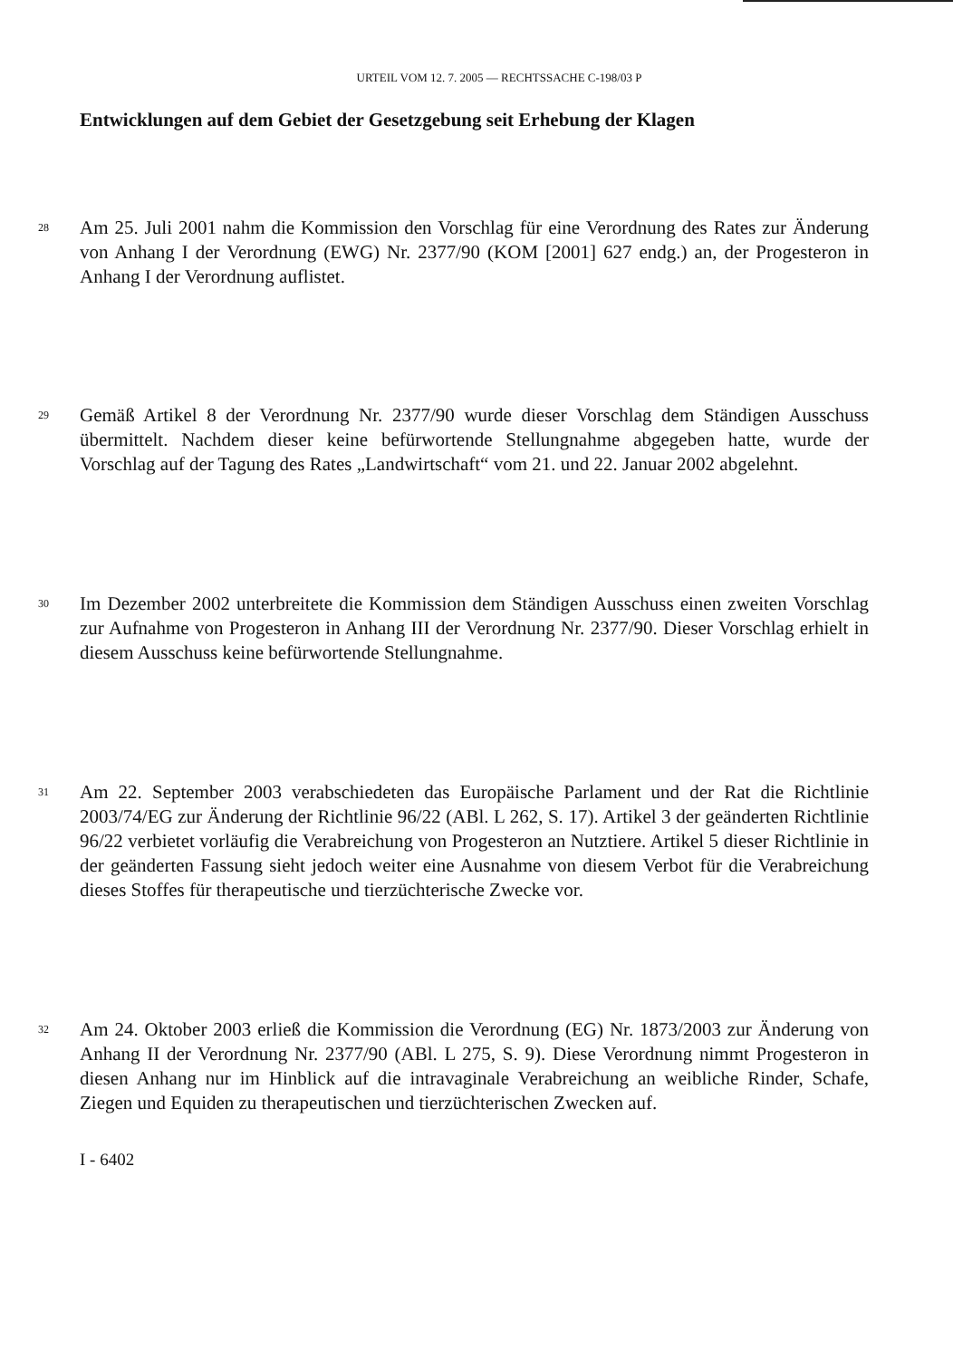URTEIL VOM 12. 7. 2005 — RECHTSSACHE C-198/03 P
Entwicklungen auf dem Gebiet der Gesetzgebung seit Erhebung der Klagen
28 Am 25. Juli 2001 nahm die Kommission den Vorschlag für eine Verordnung des Rates zur Änderung von Anhang I der Verordnung (EWG) Nr. 2377/90 (KOM [2001] 627 endg.) an, der Progesteron in Anhang I der Verordnung auflistet.
29 Gemäß Artikel 8 der Verordnung Nr. 2377/90 wurde dieser Vorschlag dem Ständigen Ausschuss übermittelt. Nachdem dieser keine befürwortende Stellungnahme abgegeben hatte, wurde der Vorschlag auf der Tagung des Rates „Landwirtschaft“ vom 21. und 22. Januar 2002 abgelehnt.
30 Im Dezember 2002 unterbreitete die Kommission dem Ständigen Ausschuss einen zweiten Vorschlag zur Aufnahme von Progesteron in Anhang III der Verordnung Nr. 2377/90. Dieser Vorschlag erhielt in diesem Ausschuss keine befürwortende Stellungnahme.
31 Am 22. September 2003 verabschiedeten das Europäische Parlament und der Rat die Richtlinie 2003/74/EG zur Änderung der Richtlinie 96/22 (ABl. L 262, S. 17). Artikel 3 der geänderten Richtlinie 96/22 verbietet vorläufig die Verabreichung von Progesteron an Nutztiere. Artikel 5 dieser Richtlinie in der geänderten Fassung sieht jedoch weiter eine Ausnahme von diesem Verbot für die Verabreichung dieses Stoffes für therapeutische und tierzüchterische Zwecke vor.
32 Am 24. Oktober 2003 erließ die Kommission die Verordnung (EG) Nr. 1873/2003 zur Änderung von Anhang II der Verordnung Nr. 2377/90 (ABl. L 275, S. 9). Diese Verordnung nimmt Progesteron in diesen Anhang nur im Hinblick auf die intravaginale Verabreichung an weibliche Rinder, Schafe, Ziegen und Equiden zu therapeutischen und tierzüchterischen Zwecken auf.
I - 6402